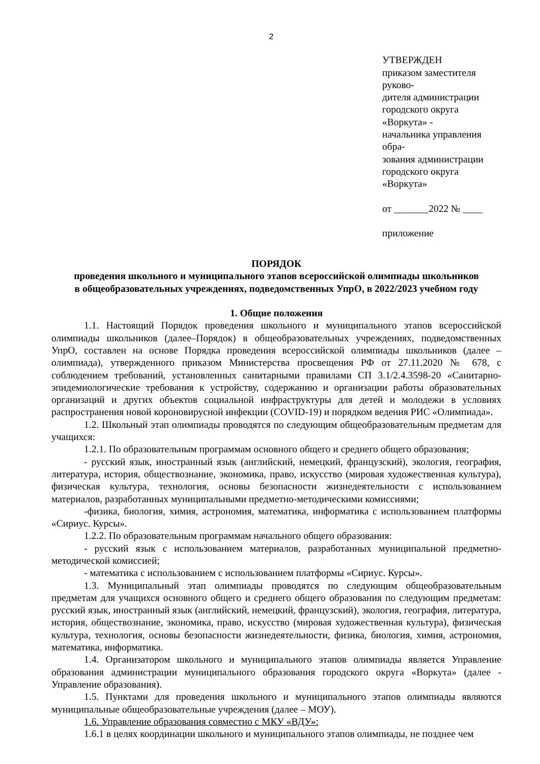2
УТВЕРЖДЕН
приказом заместителя руково-
дителя администрации
городского округа «Воркута» -
начальника управления обра-
зования администрации
городского округа «Воркута»
от _______2022 № ____
приложение
ПОРЯДОК
проведения школьного и муниципального этапов всероссийской олимпиады школьников
в общеобразовательных учреждениях, подведомственных УпрО, в 2022/2023 учебном году
1. Общие положения
1.1. Настоящий Порядок проведения школьного и муниципального этапов всероссийской олимпиады школьников (далее–Порядок) в общеобразовательных учреждениях, подведомственных УпрО, составлен на основе Порядка проведения всероссийской олимпиады школьников (далее – олимпиада), утвержденного приказом Министерства просвещения РФ от 27.11.2020 № 678, с соблюдением требований, установленных санитарными правилами СП 3.1/2.4.3598-20 «Санитарно-эпидемиологические требования к устройству, содержанию и организации работы образовательных организаций и других объектов социальной инфраструктуры для детей и молодежи в условиях распространения новой короновирусной инфекции (COVID-19) и порядком ведения РИС «Олимпиада».
1.2. Школьный этап олимпиады проводятся по следующим общеобразовательным предметам для учащихся:
1.2.1. По образовательным программам основного общего и среднего общего образования;
- русский язык, иностранный язык (английский, немецкий, французский), экология, география, литература, история, обществознание, экономика, право, искусство (мировая художественная культура), физическая культура, технология, основы безопасности жизнедеятельности с использованием материалов, разработанных муниципальными предметно-методическими комиссиями;
-физика, биология, химия, астрономия, математика, информатика с использованием платформы «Сириус. Курсы».
1.2.2. По образовательным программам начального общего образования:
- русский язык с использованием материалов, разработанных муниципальной предметно-методической комиссией;
- математика с использованием с использованием платформы «Сириус. Курсы».
1.3. Муниципальный этап олимпиады проводятся по следующим общеобразовательным предметам для учащихся основного общего и среднего общего образования по следующим предметам: русский язык, иностранный язык (английский, немецкий, французский), экология, география, литература, история, обществознание, экономика, право, искусство (мировая художественная культура), физическая культура, технология, основы безопасности жизнедеятельности, физика, биология, химия, астрономия, математика, информатика.
1.4. Организатором школьного и муниципального этапов олимпиады является Управление образования администрации муниципального образования городского округа «Воркута» (далее - Управление образования).
1.5. Пунктами для проведения школьного и муниципального этапов олимпиады являются муниципальные общеобразовательные учреждения (далее – МОУ).
1.6. Управление образования совместно с МКУ «ВДУ»:
1.6.1 в целях координации школьного и муниципального этапов олимпиады, не позднее чем